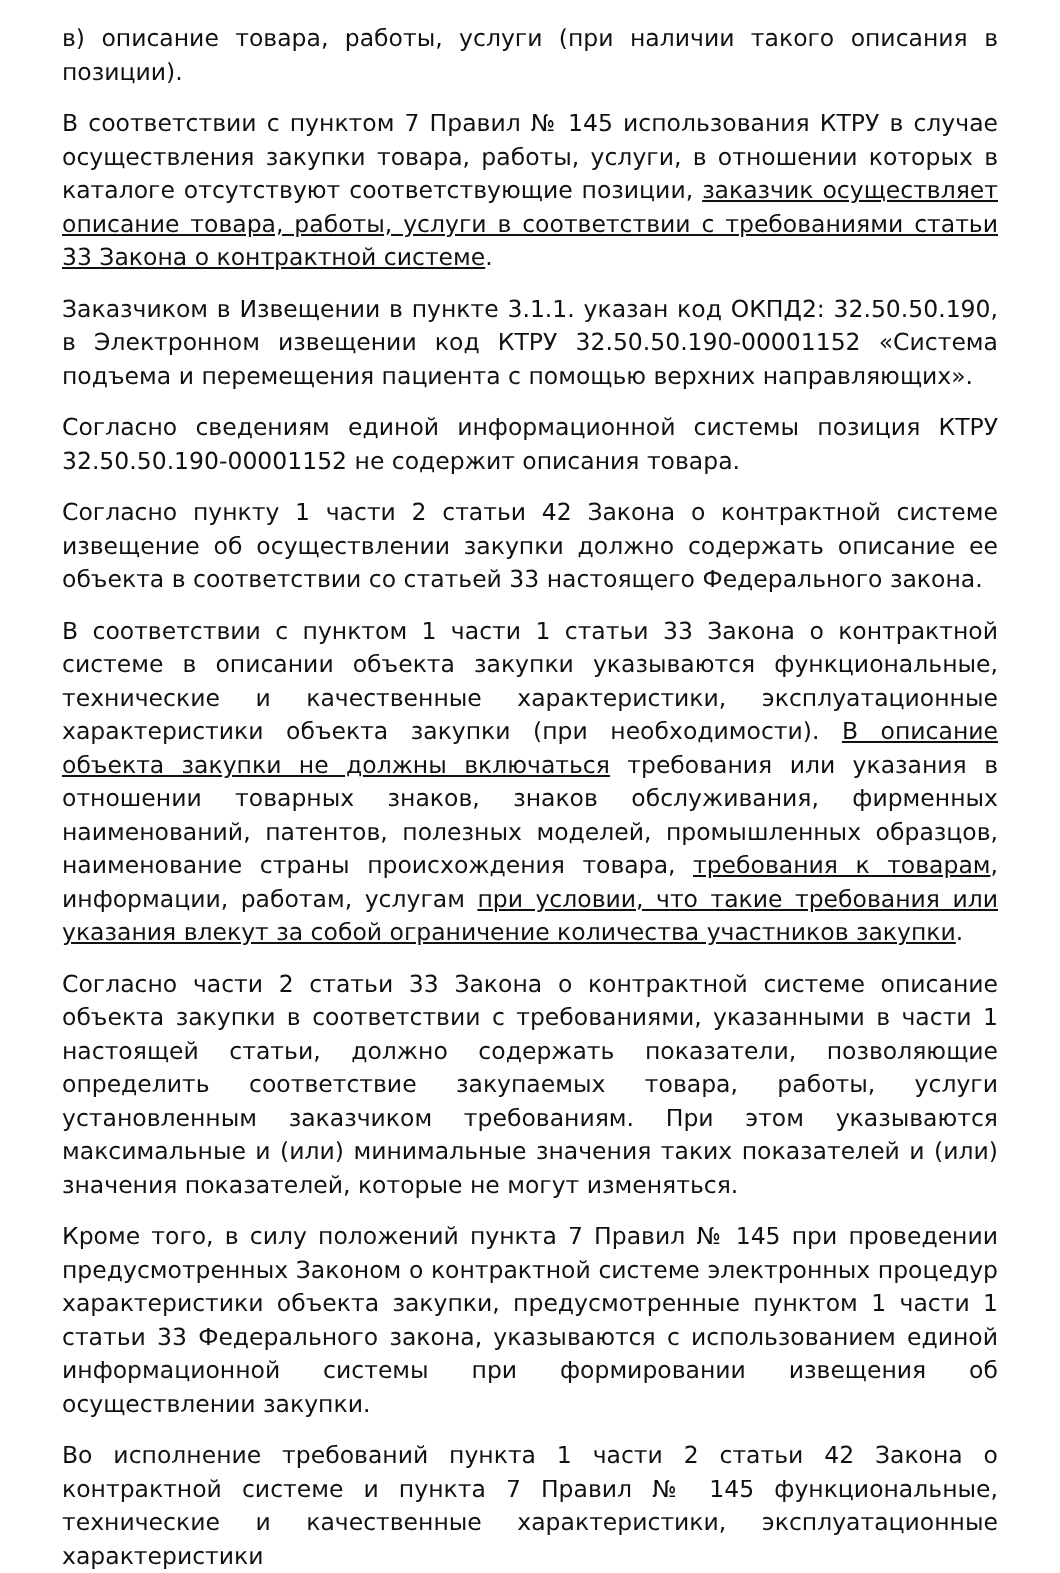в) описание товара, работы, услуги (при наличии такого описания в позиции).
В соответствии с пунктом 7 Правил № 145 использования КТРУ в случае осуществления закупки товара, работы, услуги, в отношении которых в каталоге отсутствуют соответствующие позиции, заказчик осуществляет описание товара, работы, услуги в соответствии с требованиями статьи 33 Закона о контрактной системе.
Заказчиком в Извещении в пункте 3.1.1. указан код ОКПД2: 32.50.50.190, в Электронном извещении код КТРУ 32.50.50.190-00001152 «Система подъема и перемещения пациента с помощью верхних направляющих».
Согласно сведениям единой информационной системы позиция КТРУ 32.50.50.190-00001152 не содержит описания товара.
Согласно пункту 1 части 2 статьи 42 Закона о контрактной системе извещение об осуществлении закупки должно содержать описание ее объекта в соответствии со статьей 33 настоящего Федерального закона.
В соответствии с пунктом 1 части 1 статьи 33 Закона о контрактной системе в описании объекта закупки указываются функциональные, технические и качественные характеристики, эксплуатационные характеристики объекта закупки (при необходимости). В описание объекта закупки не должны включаться требования или указания в отношении товарных знаков, знаков обслуживания, фирменных наименований, патентов, полезных моделей, промышленных образцов, наименование страны происхождения товара, требования к товарам, информации, работам, услугам при условии, что такие требования или указания влекут за собой ограничение количества участников закупки.
Согласно части 2 статьи 33 Закона о контрактной системе описание объекта закупки в соответствии с требованиями, указанными в части 1 настоящей статьи, должно содержать показатели, позволяющие определить соответствие закупаемых товара, работы, услуги установленным заказчиком требованиям. При этом указываются максимальные и (или) минимальные значения таких показателей и (или) значения показателей, которые не могут изменяться.
Кроме того, в силу положений пункта 7 Правил № 145 при проведении предусмотренных Законом о контрактной системе электронных процедур характеристики объекта закупки, предусмотренные пунктом 1 части 1 статьи 33 Федерального закона, указываются с использованием единой информационной системы при формировании извещения об осуществлении закупки.
Во исполнение требований пункта 1 части 2 статьи 42 Закона о контрактной системе и пункта 7 Правил № 145 функциональные, технические и качественные характеристики, эксплуатационные характеристики